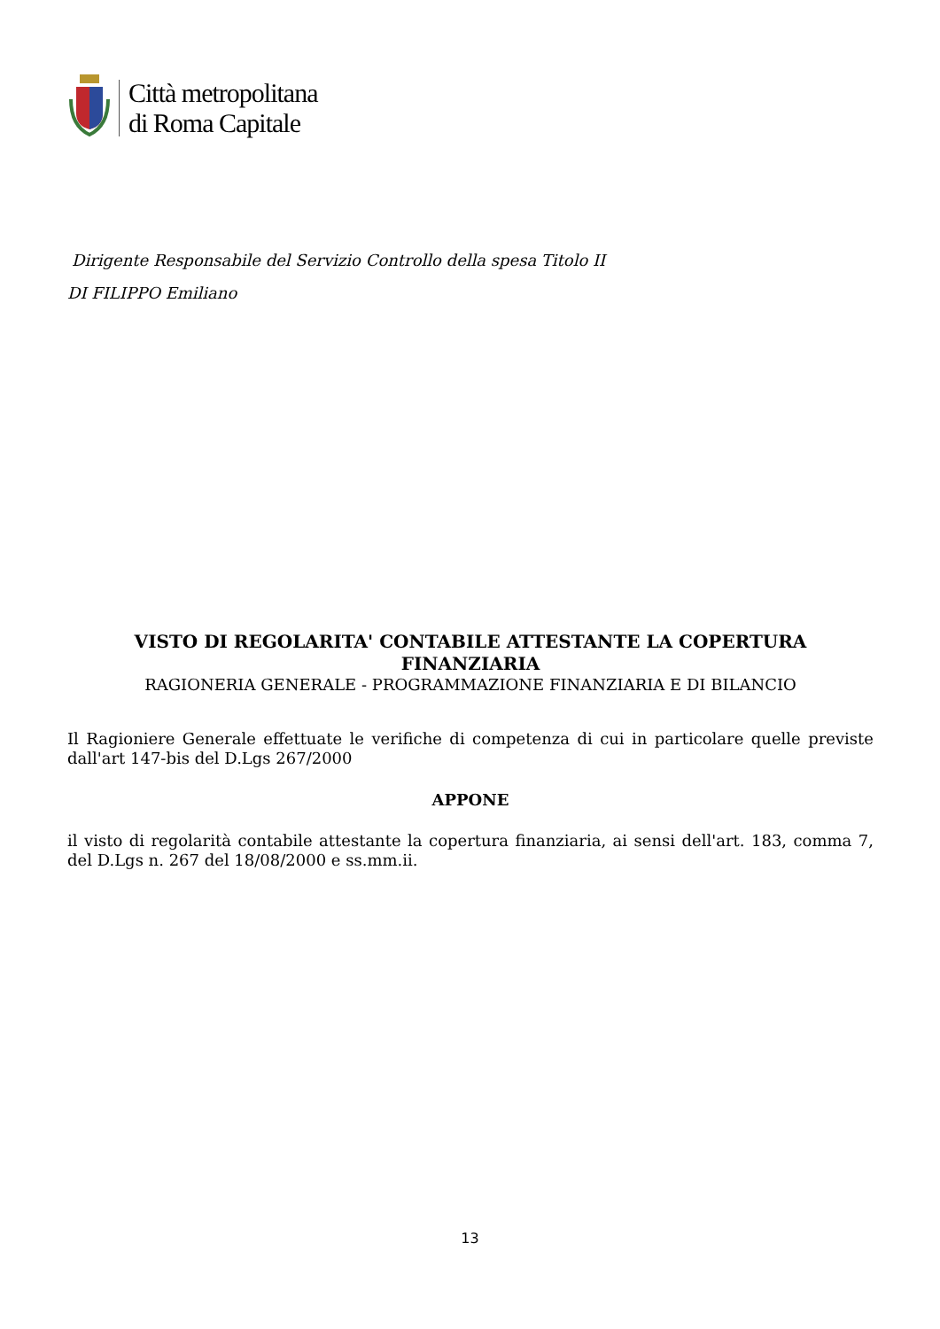Città metropolitana
di Roma Capitale
Dirigente Responsabile del Servizio Controllo della spesa Titolo II
DI FILIPPO Emiliano
VISTO DI REGOLARITA' CONTABILE ATTESTANTE LA COPERTURA FINANZIARIA
RAGIONERIA GENERALE - PROGRAMMAZIONE FINANZIARIA E DI BILANCIO
Il Ragioniere Generale effettuate le verifiche di competenza di cui in particolare quelle previste dall'art 147-bis del D.Lgs 267/2000
APPONE
il visto di regolarità contabile attestante la copertura finanziaria, ai sensi dell'art. 183, comma 7, del D.Lgs n. 267 del 18/08/2000 e ss.mm.ii.
13